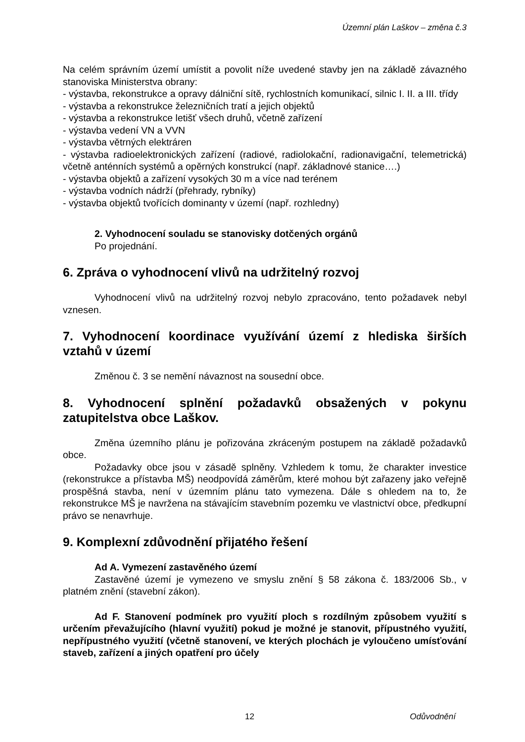Územní plán Laškov – změna č.3
Na celém správním území umístit a povolit níže uvedené stavby jen na základě závazného stanoviska Ministerstva obrany:
- výstavba, rekonstrukce a opravy dálniční sítě, rychlostních komunikací, silnic I. II. a III. třídy
- výstavba a rekonstrukce železničních tratí a jejich objektů
- výstavba a rekonstrukce letišť všech druhů, včetně zařízení
- výstavba vedení VN a VVN
- výstavba větrných elektráren
- výstavba radioelektronických zařízení (radiové, radiolokační, radionavigační, telemetrická) včetně anténních systémů a opěrných konstrukcí (např. základnové stanice….)
- výstavba objektů a zařízení vysokých 30 m a více nad terénem
- výstavba vodních nádrží (přehrady, rybníky)
- výstavba objektů tvořících dominanty v území (např. rozhledny)
2. Vyhodnocení souladu se stanovisky dotčených orgánů
Po projednání.
6. Zpráva o vyhodnocení vlivů na udržitelný rozvoj
Vyhodnocení vlivů na udržitelný rozvoj nebylo zpracováno, tento požadavek nebyl vznesen.
7. Vyhodnocení koordinace využívání území z hlediska širších vztahů v území
Změnou č. 3 se nemění návaznost na sousední obce.
8. Vyhodnocení splnění požadavků obsažených v pokynu zatupitelstva obce Laškov.
Změna územního plánu je pořizována zkráceným postupem na základě požadavků obce.
Požadavky obce jsou v zásadě splněny. Vzhledem k tomu, že charakter investice (rekonstrukce a přístavba MŠ) neodpovídá záměrům, které mohou být zařazeny jako veřejně prospěšná stavba, není v územním plánu tato vymezena. Dále s ohledem na to, že rekonstrukce MŠ je navržena na stávajícím stavebním pozemku ve vlastnictví obce, předkupní právo se nenavrhuje.
9. Komplexní zdůvodnění přijatého řešení
Ad A. Vymezení zastavěného území
Zastavěné území je vymezeno ve smyslu znění § 58 zákona č. 183/2006 Sb., v platném znění (stavební zákon).
Ad F. Stanovení podmínek pro využití ploch s rozdílným způsobem využití s určením převažujícího (hlavní využití) pokud je možné je stanovit, přípustného využití, nepřípustného využití (včetně stanovení, ve kterých plochách je vyloučeno umísťování staveb, zařízení a jiných opatření pro účely
12 Odůvodnění